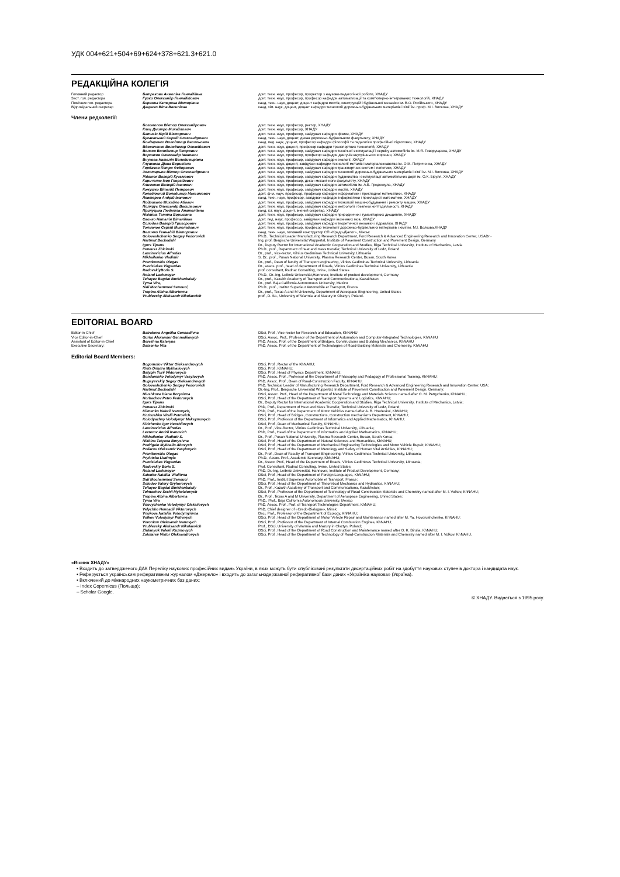УДК 004+621+504+69+624+378+621.3+621.0
РЕДАКЦІЙНА КОЛЕГІЯ
| Головний редактор | Батракова Анжеліка Геннадіївна | докт. техн. наук, професор, проректор з науково-педагогічної роботи, ХНАДУ |
| Заст. гол. редактора | Гурко Олександр Геннадійович | докт. техн. наук, професор, професор кафедри автоматизації та комп'ютерно-інтегрованих технологій, ХНАДУ |
| Помічник гол. редактора | Бережна Катерина Вікторівна | канд. техн. наук, доцент, доцент кафедри мостів, конструкцій і будівельної механіки ім. В.О. Російського, ХНАДУ |
| Відповідальний секретар | Даценко Віта Василівна | канд. хім. наук, доцент, доцент кафедри технології дорожньо-будівельних матеріалів і хімії ім. проф. М.І. Волкова, ХНАДУ |
Члени редколегії:
| | Богомолов Віктор Олександрович | докт. техн. наук, професор, ректор, ХНАДУ |
| | Клец Дмитро Михайлович | докт. техн. наук, професор, ХНАДУ |
| | Батигін Юрій Вікторович | докт. техн. наук, професор, завідувач кафедри фізики, ХНАДУ |
| | Бугаєвський Сергій Олександрович | канд. техн. наук, доцент, декан дорожньо-будівельного факультету, ХНАДУ |
| | Бондаренко Володимир Васильович | канд. пед. наук, доцент, професор кафедри філософії та педагогіки професійної підготовки, ХНАДУ |
| | Вдовиченко Володимир Олексійович | докт. техн. наук, доцент, професор кафедри транспортних технологій, ХНАДУ |
| | Волков Володимир Петрович | докт. техн. наук, професор, завідувач кафедри технічної експлуатації і сервісу автомобілів ім. М.Я. Говорущенка, ХНАДУ |
| | Воронков Олександр Іванович | докт. техн. наук, професор, професор кафедри двигунів внутрішнього згоряння, ХНАДУ |
| | Внукова Наталія Володимирівна | докт. техн. наук, професор, завідувач кафедри екології, ХНАДУ |
| | Глушкова Діана Борисівна | докт. техн. наук, доцент, завідувач кафедри технології металів і матеріалознавства ім. О.М. Петриченка, ХНАДУ |
| | Горбачов Петро Федорович | докт. техн. наук, професор, завідувач кафедри транспортних систем і логістики, ХНАДУ |
| | Золотарьов Віктор Олександрович | докт. техн. наук, професор, завідувач кафедри технології дорожньо-будівельних матеріалів і хімії ім. М.І. Волкова, ХНАДУ |
| | Жданюк Валерій Кузьмович | докт. техн. наук, професор, завідувач кафедри будівництва і експлуатації автомобільних доріг ім. О.К. Біруля, ХНАДУ |
| | Кириченко Ігор Георгійович | докт. техн. наук, професор, декан механічного факультету, ХНАДУ |
| | Клименко Валерій Іванович | докт. техн. наук, професор, завідувач кафедри автомобілів ім. А.Б. Гредескула, ХНАДУ |
| | Кожушко Віталій Петрович | докт. техн. наук, професор, завідувач кафедри мостів, ХНАДУ |
| | Колодяжний Володимир Максимович | докт. ф-м. наук, професор, професор кафедри інформатики і прикладної математики, ХНАДУ |
| | Левтеров Андрій Іванович | канд. техн. наук, професор, завідувач кафедри інформатики і прикладної математики, ХНАДУ |
| | Подригало Михайло Абович | докт. техн. наук, професор, завідувач кафедри технології машинобудування і ремонту машин, ХНАДУ |
| | Поляруc Олександр Васильович | докт. техн. наук, професор, завідувач кафедри метрології і безпеки життєдіяльності, ХНАДУ |
| | Прилуцька Людмила Анатоліївна | канд. іст. наук, доцент, вчений секретар, ХНАДУ |
| | Нікітіна Тетяна Борисівна | докт. техн. наук, професор, завідувач кафедри природничих і гуманітарних дисциплін, ХНАДУ |
| | Саєнко Наталія Віталіївна | докт. пед. наук, професор, завідувач кафедри іноземних мов, ХНАДУ |
| | Солодов Валерій Григорович | докт. техн. наук, професор, завідувач кафедри теоретичної механіки і гідравліки, ХНАДУ |
| | Толмачов Сергій Миколайович | докт. техн. наук, професор, професор технології дорожньо-будівельних матеріалів і хімії ім. М.І. Волкова,ХНАДУ |
| | Величко Геннадій Вікторович | канд. техн. наук, головний конструктор СП «Кредо-Діалог», Мінськ |
| | Golovashchenko Sergey Fedorovich | Ph.D., Technical Leader Manufacturing Research Department, Ford Research & Advanced Engineering Research and Innovation Center, USADr.- |
| | Hartmut Beckedahl | Ing, prof, Bergische Universität Wuppertal, Institute of Pavement Construction and Pavement Design, Germany |
| | Igors Tipans | Dr., Deputy Rector for International Academic Cooperation and Studies, Riga Technical University, Institute of Mechanics, Latvia |
| | Ireneusz Zbicinski | Ph.D., prof., Department of heat and mass transfer, Technical University of Lodz, Poland |
| | Laurinavicius Alfredas | Dr., prof., vice-rector, Vilnius Gediminas Technical University, Lithuania |
| | Mikhailenko Vladimir | S. Dr., prof., Pusan National University, Plasma Research Center, Busan, South Korea |
| | Prentkovskis Olegas | Dr., prof., Dean of faculty of Transport engineering, Vilnius Gediminas Technical University, Lithuania |
| | Puodziukas Virgaudas | Dr., assos. prof., head of department of Roads, Vilnius Gediminas Technical University, Lithuania |
| | RadovskiyBoris S. | prof. consultant, Radnat Consulting, Irvine, United States |
| | Roland Lachmayer | Ph.D., Dr.-Ing, Leibniz Universität,Hannover, Institute of product development, Germany |
| | Teltayev Bagdat Burkhanbaiuly | Dr., prof., Kazakh Academy of Transport and Communicationa, Kazakhstan |
| | Tyrsa Vira, | Dr., prof. Baja California Autonomous University, Mexico |
| | Sidi Mochammed Senouci, | Ph.D., prof., Institut Superieur Automobile et Transport, France |
| | Tropina Albina Albertovna | Dr., prof., Texas A and M University, Department of Aerospace Engineering, United States |
| | Vrublevsky Aleksandr Nikolaevich | prof., D. Sc., University of Warmia and Mazury in Olsztyn, Poland. |
EDITORIAL BOARD
| Editor-in-Chief | Batrakova Angelika Gennadiivna | DSci, Prof., Vice-rector for Research and Education, KhNAHU |
| Vice Editor-in-Chief | Gurko Alexander Gennadiiovych | DSci, Assoc. Prof., Professor of the Department of Automation and Computer-Integrated Technologies, KhNAHU |
| Assistant of Editor-in-Chief | Berezhna Kateryna | PhD, Assoc. Prof. of the Department of Bridges, Constructions and Building Mechanics, KhNAHU |
| Executive Secretary: | Datsenko Vita | PhD, Assoc. Prof. of the Department of Technologies of Road-Building Materials and Chemestry, KhNAHU |
Editorial Board Members:
| | Bogomolov Viktor Oleksandrovych | DSci, Prof., Rector of the KhNAHU; |
| | Klets Dmytro Mykhailovych | DSci, Prof., KhNAHU; |
| | Batygin Yurii Viktorovych | DSci, Prof., Head of Physics Department, KhNAHU; |
| | Bondarenko Volodymyr Vasylovych | PhD, Assoc. Prof., Professor of the Department of Philosophy and Pedagogy of Professional Training, KhNAHU; |
| | Bugayevskiy Segey Oleksandrovych | PhD, Assoc. Prof., Dean of Road-Construction Faculty, KhNAHU; |
| | Golovashchenko Sergey Fedorovich | PhD, Technical Leader of Manufacturing Research Department, Ford Research & Advanced Engineering Research and Innovation Center, USA; |
| | Hartmut Beckedahl | Dr.-Ing, Prof., Bergische Universität Wuppertal, Institute of Pavement Construction and Pavement Design, Germany; |
| | Hlushkova Diana Borysivna | DSci, Assoc. Prof., Head of the Department of Metal Technology and Materials Science named after O. M. Petrychenko, KhNAHU; |
| | Horbachov Petro Fedorovych | DSci, Prof., Head of the Department of Transport Systems and Logistics, KhNAHU; |
| | Igors Tipans | Dr., Deputy Rector for International Academic Cooperation and Studies, Riga Technical University, Institute of Mechanics, Latvia; |
| | Ireneusz Zbicinski | PhD, Prof., Department of Heat and Mass Transfer, Technical University of Lodz, Poland; |
| | Klimenko Valerii Ivanovych, | PhD, Prof., Head of the Department of Motor Vehicles named after A. B. Hredeskul, KhNAHU; |
| | Kozhushko Vitalii Petrovich, | DSci, Prof., Head of Bridges, Constructions, Construction mechanisms Department, KhNAHU; |
| | Kolodyazhny Volodymyr Maksymovych | DSci, Prof., Professor of the Department of Informatics and Applied Mathematics, KhNAHU; |
| | Kirichenko Igor Heorhiiovych | DSci, Prof., Dean of Mechanical Faculty, KhNAHU; |
| | Laurinavicius Alfredas | Dr., Prof., Vice-Rector, Vilnius Gediminas Technical University, Lithuania; |
| | Levterov Andrii Ivanovich | PhD, Prof., Head of the Department of Informatics and Applied Mathematics, KhNAHU; |
| | Mikhailenko Vladimir S. | Dr., Prof., Pusan National University, Plasma Research Center, Busan, South Korea; |
| | Nikitina Tatyana Borysivna | DSci, Prof., Head of the Department of Natural Sciences and Humanities, KhNAHU; |
| | Podrigalo Mykhailo Abovych | DSci, Prof., Head of the Department of Mechanical Engineering Technologies and Motor Vehicle Repair, KhNAHU; |
| | Poliarus Oleksandr Vasylovych | DSci, Prof., Head of the Department of Metrology and Safety of Human Vital Activities, KhNAHU; |
| | Prentkovskis Olegas | Dr., Prof., Dean of Faculty of Transport Engineering, Vilnius Gediminas Technical University, Lithuania; |
| | Prylutska Liudmyla | Ph.D., Assoc. Prof., Academic Secretary, KhNAHU; |
| | Puodziukas Virgaudas | Dr., Assoc. Prof., Head of the Department of Roads, Vilnius Gediminas Technical University, Lithuania; |
| | Radovskiy Boris S. | Prof. Consultant, Radnat Consulting, Irvine, United States; |
| | Roland Lachmayer | PhD, Dr.-Ing, Leibniz Universität, Hannover, Institute of Product Development, Germany; |
| | Saienko Nataliia Vitaliivna | DSci, Prof., Head of the Department of Foreign Languages, KhNAHU; |
| | Sidi Mochammed Senouci | PhD, Prof., Institut Superieur Automobile et Transport, France; |
| | Solodov Valery Gryhorovych | DSci, Prof., Head of the Department of Theoretical Mechanics and Hydraulics, KhNAHU; |
| | Teltayev Bagdat Burkhanbaiuly | Dr., Prof., Kazakh Academy of Transport and Communicationa, Kazakhstan; |
| | Tolmachov Serhii Mykolaiovych | DSci, Prof., Professor of the Department of Technology of Road-Construction Materials and Chemistry named after M. I. Volkov, KhNAHU; |
| | Tropina Albina Albertovna | Dr., Prof., Texas A and M University, Department of Aerospace Engineering, United States; |
| | Tyrsa Vira | PhD., Prof., Baja California Autonomous University, Mexico |
| | Vdovychenko Volodymyr Oleksiiovych | PhD, Assoc. Prof., Prof. of Transport Technologies Department, KhNAHU; |
| | Velychko Hennadii Viktorovych | PhD, Chief designer of «Credo-Dialogue», Minsk; |
| | Vnukova Nataliia Volodymyrivna | Dsci, Prof., Professor of the Department of Ecology, KhNAHU; |
| | Volkov Volodymyr Petrovych | DSci, Prof., Head of the Department of Motor Vehicle Repair and Maintenance named after M. Ya. Hovorushchenko, KhNAHU; |
| | Voronkov Oleksandr Ivanovych | DSci, Prof., Professor of the Department of Internal Combustion Engines, KhNAHU; |
| | Vrublevsky Aleksandr Nikolaevich | Prof., DSci, University of Warmia and Mazury in Olsztyn, Poland; |
| | Zhdanyuk Valerii Kuzmovych | DSci, Prof., Head of the Department of Road Construction and Maintenance named after O. K. Birulia, KhNAHU; |
| | Zolotarev Viktor Oleksandrovych | DSci, Prof., Head of the Department of Technology of Road-Construction Materials and Chemistry named after M. I. Volkov, KhNAHU. |
«Вісник ХНАДУ»
• Входить до затвердженого ДАК Переліку наукових професійних видань України, в яких можуть бути опубліковані результати дисертаційних робіт на здобуття наукових ступенів доктора і кандидата наук.
• Реферується українським реферативним журналом «Джерело» і входить до загальнодержавної реферативної бази даних «Україніка наукова» (Україна).
• Включений до міжнародних наукометричних баз даних:
– Index Copernicus (Польща);
– Scholar Google.
© ХНАДУ. Видається з 1995 року.